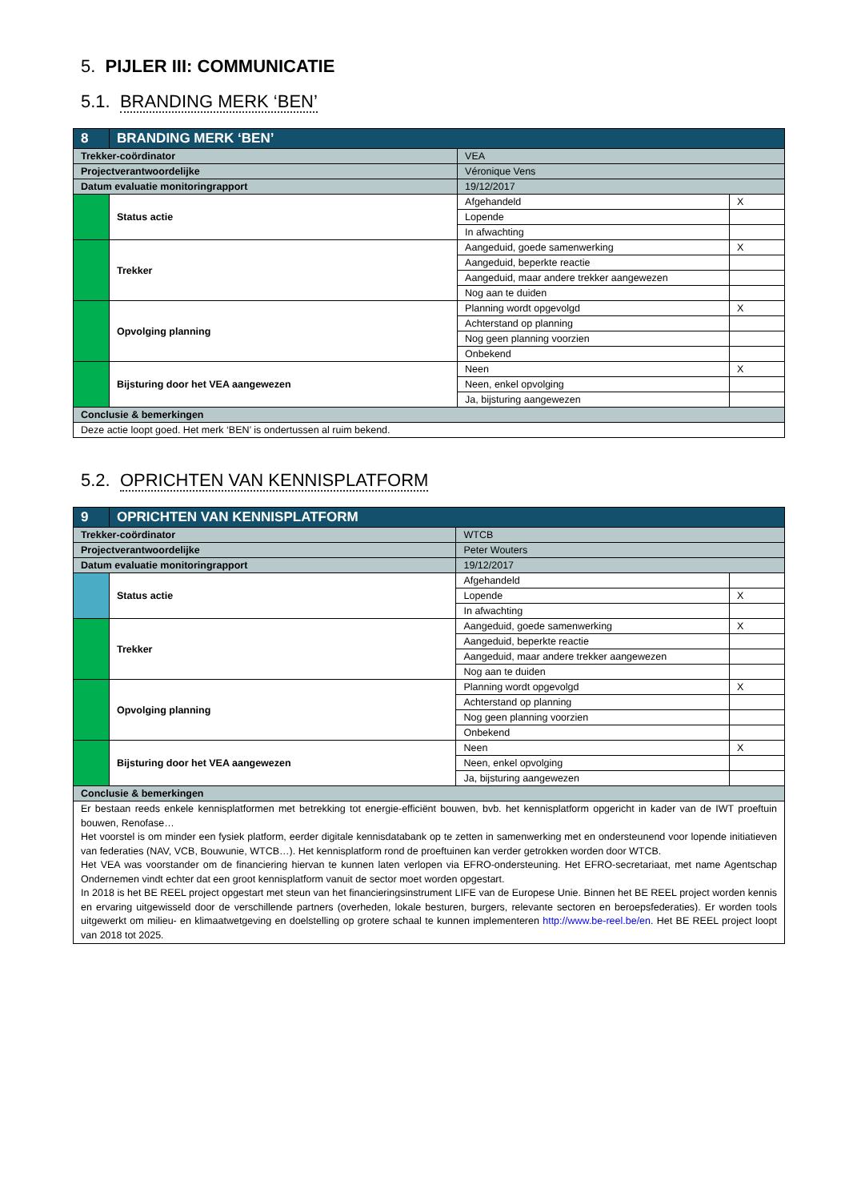5. PIJLER III: COMMUNICATIE
5.1. BRANDING MERK ‘BEN’
| 8 | BRANDING MERK ‘BEN’ | | | |
| Trekker-coördinator | | VEA | | |
| Projectverantwoordelijke | | Véronique Vens | | |
| Datum evaluatie monitoringrapport | | 19/12/2017 | | |
| | Status actie | | Afgehandeld | X |
| | | | Lopende | |
| | | | In afwachting | |
| | Trekker | | Aangeduid, goede samenwerking | X |
| | | | Aangeduid, beperkte reactie | |
| | | | Aangeduid, maar andere trekker aangewezen | |
| | | | Nog aan te duiden | |
| | Opvolging planning | | Planning wordt opgevolgd | X |
| | | | Achterstand op planning | |
| | | | Nog geen planning voorzien | |
| | | | Onbekend | |
| | Bijsturing door het VEA aangewezen | | Neen | X |
| | | | Neen, enkel opvolging | |
| | | | Ja, bijsturing aangewezen | |
| Conclusie & bemerkingen | | | | |
| Deze actie loopt goed. Het merk ‘BEN’ is ondertussen al ruim bekend. | | | | |
5.2. OPRICHTEN VAN KENNISPLATFORM
| 9 | OPRICHTEN VAN KENNISPLATFORM | | | |
| Trekker-coördinator | | WTCB | | |
| Projectverantwoordelijke | | Peter Wouters | | |
| Datum evaluatie monitoringrapport | | 19/12/2017 | | |
| | Status actie | | Afgehandeld | |
| | | | Lopende | X |
| | | | In afwachting | |
| | Trekker | | Aangeduid, goede samenwerking | X |
| | | | Aangeduid, beperkte reactie | |
| | | | Aangeduid, maar andere trekker aangewezen | |
| | | | Nog aan te duiden | |
| | Opvolging planning | | Planning wordt opgevolgd | X |
| | | | Achterstand op planning | |
| | | | Nog geen planning voorzien | |
| | | | Onbekend | |
| | Bijsturing door het VEA aangewezen | | Neen | X |
| | | | Neen, enkel opvolging | |
| | | | Ja, bijsturing aangewezen | |
| Conclusie & bemerkingen | | | | |
| Er bestaan reeds enkele kennisplatformen met betrekking tot energie-efficiënt bouwen, bvb. het kennisplatform opgericht in kader van de IWT proeftuin bouwen, Renofase… Het voorstel is om minder een fysiek platform, eerder digitale kennisdatabank op te zetten in samenwerking met en ondersteunend voor lopende initiatieven van federaties (NAV, VCB, Bouwunie, WTCB…). Het kennisplatform rond de proeftuinen kan verder getrokken worden door WTCB. Het VEA was voorstander om de financiering hiervan te kunnen laten verlopen via EFRO-ondersteuning. Het EFRO-secretariaat, met name Agentschap Ondernemen vindt echter dat een groot kennisplatform vanuit de sector moet worden opgestart. In 2018 is het BE REEL project opgestart met steun van het financieringsinstrument LIFE van de Europese Unie. Binnen het BE REEL project worden kennis en ervaring uitgewisseld door de verschillende partners (overheden, lokale besturen, burgers, relevante sectoren en beroepsfederaties). Er worden tools uitgewerkt om milieu- en klimaatwetgeving en doelstelling op grotere schaal te kunnen implementeren http://www.be-reel.be/en . Het BE REEL project loopt van 2018 tot 2025. | | | | |